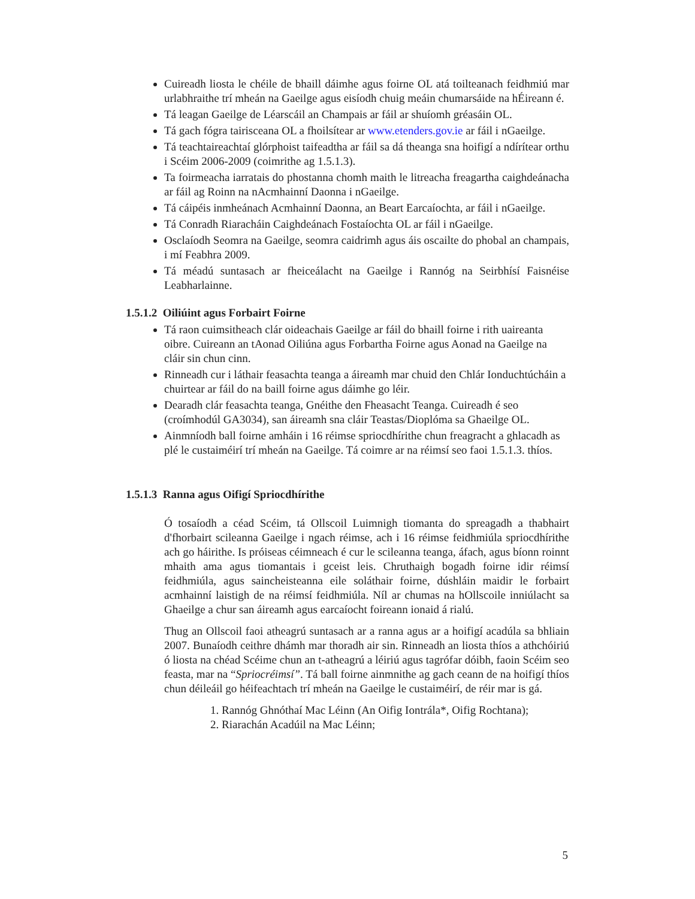Cuireadh liosta le chéile de bhaill dáimhe agus foirne OL atá toilteanach feidhmiú mar urlabhraithe trí mheán na Gaeilge agus eisíodh chuig meáin chumarsáide na hÉireann é.
Tá leagan Gaeilge de Léarscáil an Champais ar fáil ar shuíomh gréasáin OL.
Tá gach fógra tairisceana OL a fhoilsítear ar www.etenders.gov.ie ar fáil i nGaeilge.
Tá teachtaireachtaí glórphoist taifeadtha ar fáil sa dá theanga sna hoifigí a ndírítear orthu i Scéim 2006-2009 (coimrithe ag 1.5.1.3).
Ta foirmeacha iarratais do phostanna chomh maith le litreacha freagartha caighdeánacha ar fáil ag Roinn na nAcmhainní Daonna i nGaeilge.
Tá cáipéis inmheánach Acmhainní Daonna, an Beart Earcaíochta, ar fáil i nGaeilge.
Tá Conradh Riaracháin Caighdeánach Fostaíochta OL ar fáil i nGaeilge.
Osclaíodh Seomra na Gaeilge, seomra caidrimh agus áis oscailte do phobal an champais, i mí Feabhra 2009.
Tá méadú suntasach ar fheiceálacht na Gaeilge i Rannóg na Seirbhísí Faisnéise Leabharlainne.
1.5.1.2 Oiliúint agus Forbairt Foirne
Tá raon cuimsitheach clár oideachais Gaeilge ar fáil do bhaill foirne i rith uaireanta oibre. Cuireann an tAonad Oiliúna agus Forbartha Foirne agus Aonad na Gaeilge na cláir sin chun cinn.
Rinneadh cur i láthair feasachta teanga a áireamh mar chuid den Chlár Ionduchtúcháin a chuirtear ar fáil do na baill foirne agus dáimhe go léir.
Dearadh clár feasachta teanga, Gnéithe den Fheasacht Teanga. Cuireadh é seo (croímhodúl GA3034), san áireamh sna cláir Teastas/Dioplóma sa Ghaeilge OL.
Ainmníodh ball foirne amháin i 16 réimse spriocdhírithe chun freagracht a ghlacadh as plé le custaiméirí trí mheán na Gaeilge. Tá coimre ar na réimsí seo faoi 1.5.1.3. thíos.
1.5.1.3 Ranna agus Oifigí Spriocdhírithe
Ó tosaíodh a céad Scéim, tá Ollscoil Luimnigh tiomanta do spreagadh a thabhairt d'fhorbairt scileanna Gaeilge i ngach réimse, ach i 16 réimse feidhmiúla spriocdhírithe ach go háirithe. Is próiseas céimneach é cur le scileanna teanga, áfach, agus bíonn roinnt mhaith ama agus tiomantais i gceist leis. Chruthaigh bogadh foirne idir réimsí feidhmiúla, agus saincheisteanna eile soláthair foirne, dúshláin maidir le forbairt acmhainní laistigh de na réimsí feidhmiúla. Níl ar chumas na hOllscoile inniúlacht sa Ghaeilge a chur san áireamh agus earcaíocht foireann ionaid á rialú.
Thug an Ollscoil faoi atheagrú suntasach ar a ranna agus ar a hoifigí acadúla sa bhliain 2007. Bunaíodh ceithre dhámh mar thoradh air sin. Rinneadh an liosta thíos a athchóiriú ó liosta na chéad Scéime chun an t-atheagrú a léiriú agus tagrófar dóibh, faoin Scéim seo feasta, mar na “Spriocréimsí”. Tá ball foirne ainmnithe ag gach ceann de na hoifigí thíos chun déileáil go héifeachtach trí mheán na Gaeilge le custaiméirí, de réir mar is gá.
1. Rannóg Ghnóthaí Mac Léinn (An Oifig Iontrála*, Oifig Rochtana);
2. Riarachán Acadúil na Mac Léinn;
5